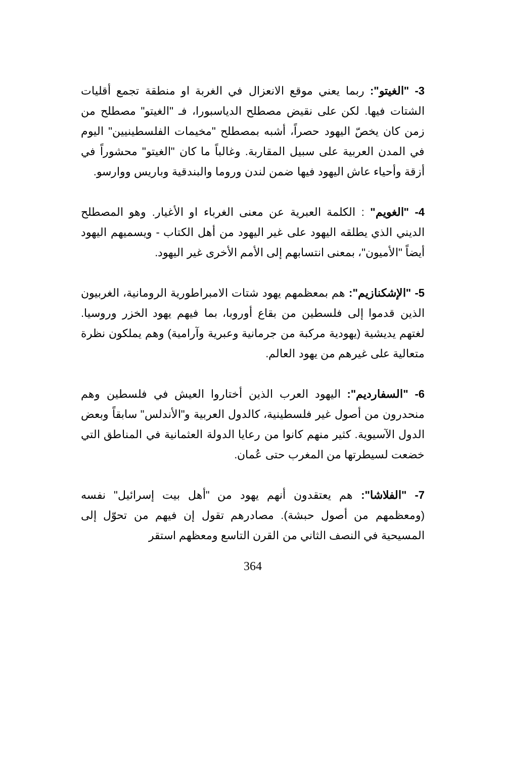3- "الغيتو": ربما يعني موقع الانعزال في الغربة او منطقة تجمع أقليات الشتات فيها. لكن على نقيض مصطلح الدياسبورا، فـ "الغيتو" مصطلح من زمن كان يخصّ اليهود حصراً، أشبه بمصطلح "مخيمات الفلسطينيين" اليوم في المدن العربية على سبيل المقاربة. وغالباً ما كان "الغيتو" محشوراً في أزقة وأحياء عاش اليهود فيها ضمن لندن وروما والبندقية وباريس ووارسو.
4- "الغويم" : الكلمة العبرية عن معنى الغرباء او الأغيار. وهو المصطلح الديني الذي يطلقه اليهود على غير اليهود من أهل الكتاب - ويسميهم اليهود أيضاً "الأميون"، بمعنى انتسابهم إلى الأمم الأخرى غير اليهود.
5- "الإشكنازيم": هم بمعظمهم يهود شتات الامبراطورية الرومانية، الغربيون الذين قدموا إلى فلسطين من بقاع أوروبا، بما فيهم يهود الخزر وروسيا. لغتهم يديشية (يهودية مركبة من جرمانية وعبرية وآرامية) وهم يملكون نظرة متعالية على غيرهم من يهود العالم.
6- "السفارديم": اليهود العرب الذين أختاروا العيش في فلسطين وهم منحدرون من أصول غير فلسطينية، كالدول العربية و"الأندلس" سابقاً وبعض الدول الآسيوية. كثير منهم كانوا من رعايا الدولة العثمانية في المناطق التي خضعت لسيطرتها من المغرب حتى عُمان.
7- "الفلاشا": هم يعتقدون أنهم يهود من "أهل بيت إسرائيل" نفسه (ومعظمهم من أصول حبشة). مصادرهم تقول إن فيهم من تحوّل إلى المسيحية في النصف الثاني من القرن التاسع ومعظهم استقر
364